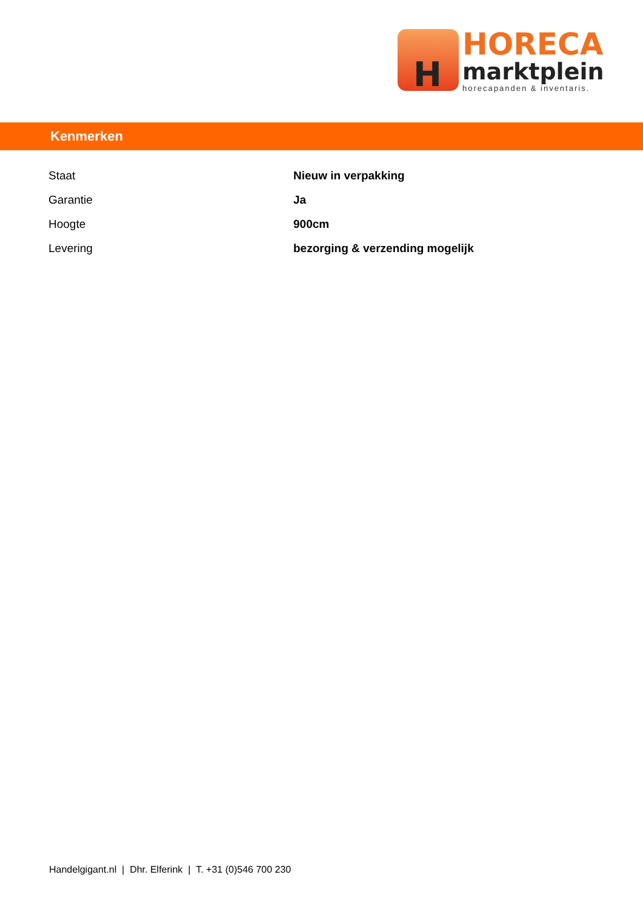H
HORECA
marktplein
horecapanden & inventaris.
Kenmerken
| Staat | Nieuw in verpakking |
| Garantie | Ja |
| Hoogte | 900cm |
| Levering | bezorging & verzending mogelijk |
Handelgigant.nl | Dhr. Elferink | T. +31 (0)546 700 230